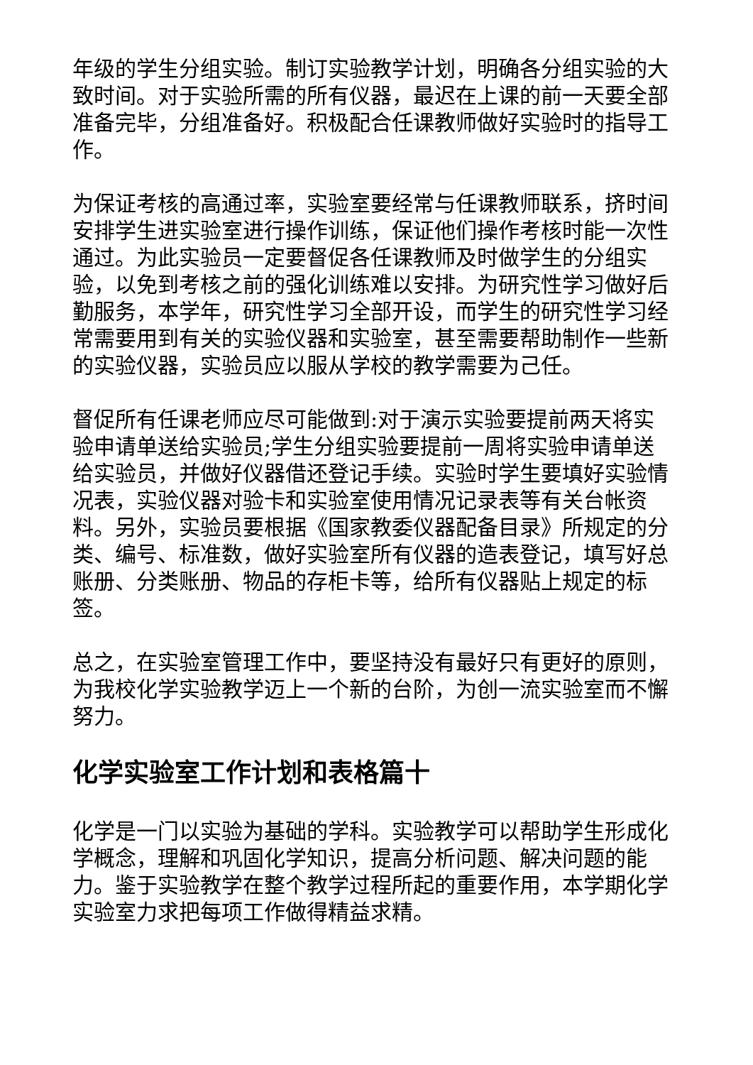年级的学生分组实验。制订实验教学计划，明确各分组实验的大致时间。对于实验所需的所有仪器，最迟在上课的前一天要全部准备完毕，分组准备好。积极配合任课教师做好实验时的指导工作。
为保证考核的高通过率，实验室要经常与任课教师联系，挤时间安排学生进实验室进行操作训练，保证他们操作考核时能一次性通过。为此实验员一定要督促各任课教师及时做学生的分组实验，以免到考核之前的强化训练难以安排。为研究性学习做好后勤服务，本学年，研究性学习全部开设，而学生的研究性学习经常需要用到有关的实验仪器和实验室，甚至需要帮助制作一些新的实验仪器，实验员应以服从学校的教学需要为己任。
督促所有任课老师应尽可能做到:对于演示实验要提前两天将实验申请单送给实验员;学生分组实验要提前一周将实验申请单送给实验员，并做好仪器借还登记手续。实验时学生要填好实验情况表，实验仪器对验卡和实验室使用情况记录表等有关台帐资料。另外，实验员要根据《国家教委仪器配备目录》所规定的分类、编号、标准数，做好实验室所有仪器的造表登记，填写好总账册、分类账册、物品的存柜卡等，给所有仪器贴上规定的标签。
总之，在实验室管理工作中，要坚持没有最好只有更好的原则，为我校化学实验教学迈上一个新的台阶，为创一流实验室而不懈努力。
化学实验室工作计划和表格篇十
化学是一门以实验为基础的学科。实验教学可以帮助学生形成化学概念，理解和巩固化学知识，提高分析问题、解决问题的能力。鉴于实验教学在整个教学过程所起的重要作用，本学期化学实验室力求把每项工作做得精益求精。